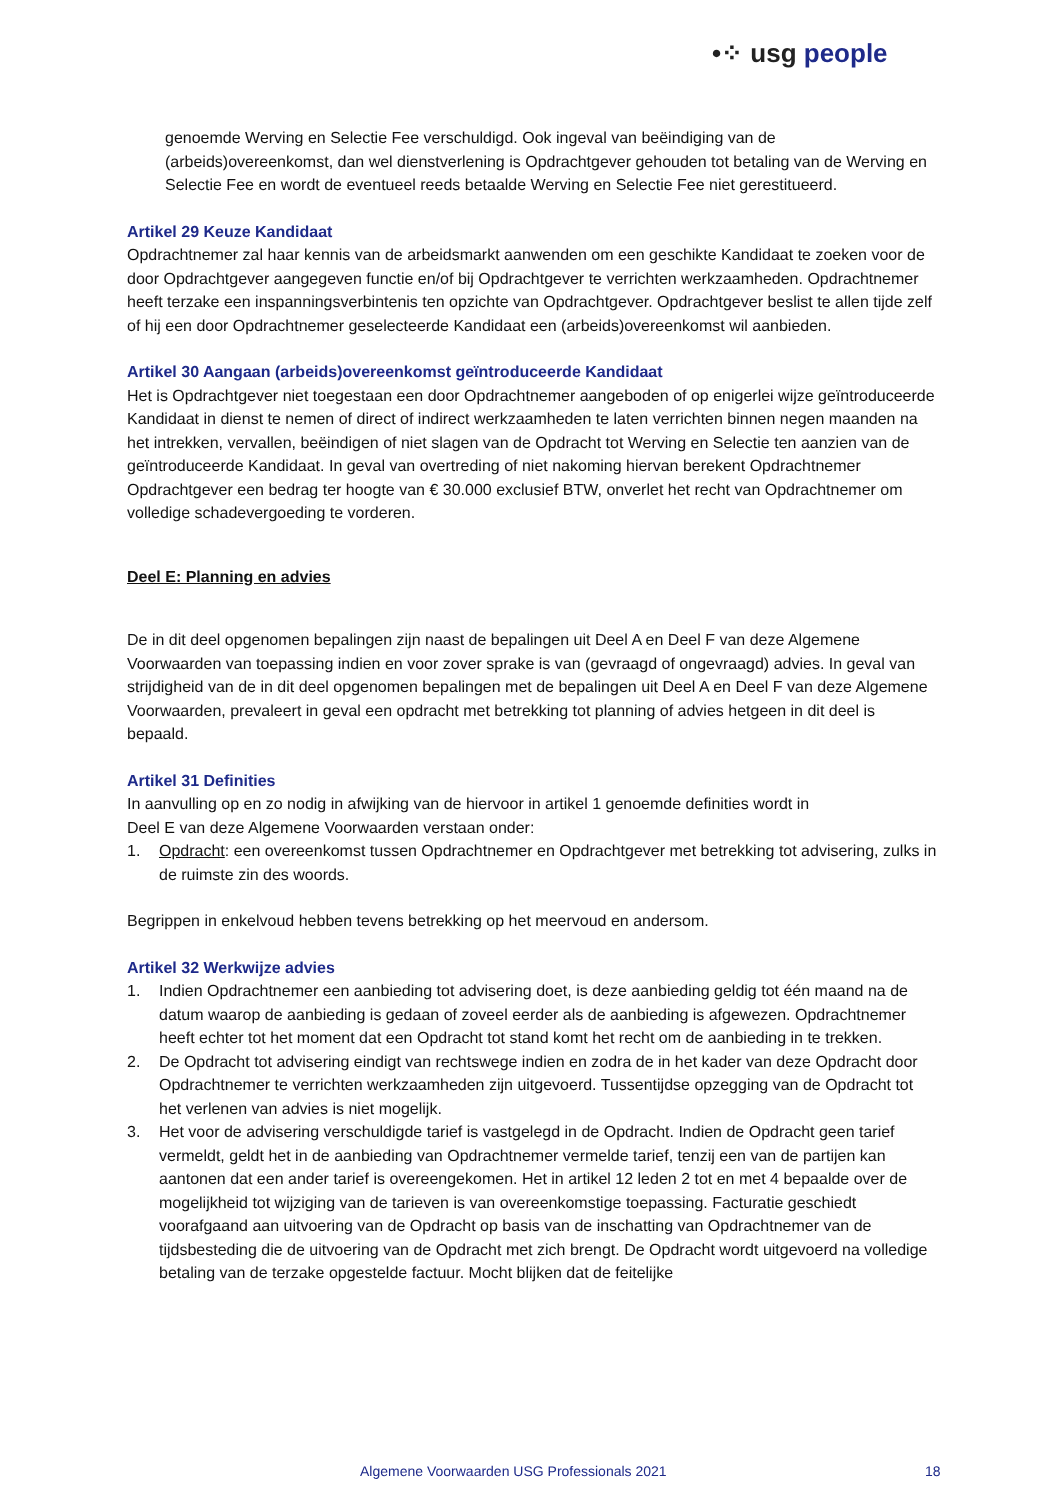•⁘ usg people
genoemde Werving en Selectie Fee verschuldigd. Ook ingeval van beëindiging van de (arbeids)overeenkomst, dan wel dienstverlening is Opdrachtgever gehouden tot betaling van de Werving en Selectie Fee en wordt de eventueel reeds betaalde Werving en Selectie Fee niet gerestitueerd.
Artikel 29 Keuze Kandidaat
Opdrachtnemer zal haar kennis van de arbeidsmarkt aanwenden om een geschikte Kandidaat te zoeken voor de door Opdrachtgever aangegeven functie en/of bij Opdrachtgever te verrichten werkzaamheden. Opdrachtnemer heeft terzake een inspanningsverbintenis ten opzichte van Opdrachtgever. Opdrachtgever beslist te allen tijde zelf of hij een door Opdrachtnemer geselecteerde Kandidaat een (arbeids)overeenkomst wil aanbieden.
Artikel 30 Aangaan (arbeids)overeenkomst geïntroduceerde Kandidaat
Het is Opdrachtgever niet toegestaan een door Opdrachtnemer aangeboden of op enigerlei wijze geïntroduceerde Kandidaat in dienst te nemen of direct of indirect werkzaamheden te laten verrichten binnen negen maanden na het intrekken, vervallen, beëindigen of niet slagen van de Opdracht tot Werving en Selectie ten aanzien van de geïntroduceerde Kandidaat. In geval van overtreding of niet nakoming hiervan berekent Opdrachtnemer Opdrachtgever een bedrag ter hoogte van € 30.000 exclusief BTW, onverlet het recht van Opdrachtnemer om volledige schadevergoeding te vorderen.
Deel E: Planning en advies
De in dit deel opgenomen bepalingen zijn naast de bepalingen uit Deel A en Deel F van deze Algemene Voorwaarden van toepassing indien en voor zover sprake is van (gevraagd of ongevraagd) advies. In geval van strijdigheid van de in dit deel opgenomen bepalingen met de bepalingen uit Deel A en Deel F van deze Algemene Voorwaarden, prevaleert in geval een opdracht met betrekking tot planning of advies hetgeen in dit deel is bepaald.
Artikel 31 Definities
In aanvulling op en zo nodig in afwijking van de hiervoor in artikel 1 genoemde definities wordt in
Deel E van deze Algemene Voorwaarden verstaan onder:
1. Opdracht: een overeenkomst tussen Opdrachtnemer en Opdrachtgever met betrekking tot advisering, zulks in de ruimste zin des woords.
Begrippen in enkelvoud hebben tevens betrekking op het meervoud en andersom.
Artikel 32 Werkwijze advies
1. Indien Opdrachtnemer een aanbieding tot advisering doet, is deze aanbieding geldig tot één maand na de datum waarop de aanbieding is gedaan of zoveel eerder als de aanbieding is afgewezen. Opdrachtnemer heeft echter tot het moment dat een Opdracht tot stand komt het recht om de aanbieding in te trekken.
2. De Opdracht tot advisering eindigt van rechtswege indien en zodra de in het kader van deze Opdracht door Opdrachtnemer te verrichten werkzaamheden zijn uitgevoerd. Tussentijdse opzegging van de Opdracht tot het verlenen van advies is niet mogelijk.
3. Het voor de advisering verschuldigde tarief is vastgelegd in de Opdracht. Indien de Opdracht geen tarief vermeldt, geldt het in de aanbieding van Opdrachtnemer vermelde tarief, tenzij een van de partijen kan aantonen dat een ander tarief is overeengekomen. Het in artikel 12 leden 2 tot en met 4 bepaalde over de mogelijkheid tot wijziging van de tarieven is van overeenkomstige toepassing. Facturatie geschiedt voorafgaand aan uitvoering van de Opdracht op basis van de inschatting van Opdrachtnemer van de tijdsbesteding die de uitvoering van de Opdracht met zich brengt. De Opdracht wordt uitgevoerd na volledige betaling van de terzake opgestelde factuur. Mocht blijken dat de feitelijke
Algemene Voorwaarden USG Professionals 2021 18